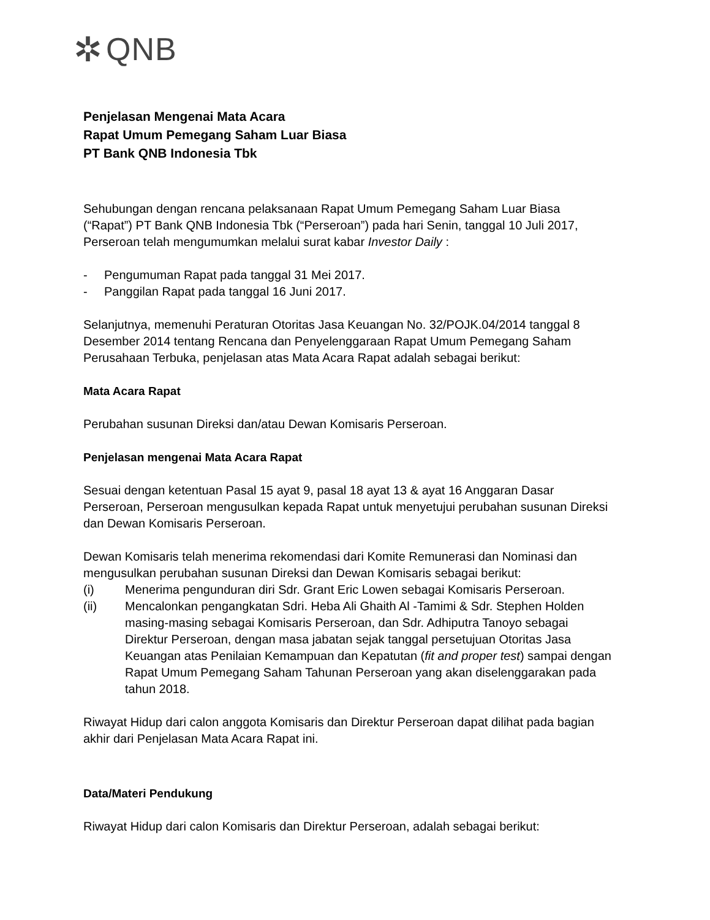✲ QNB
Penjelasan Mengenai Mata Acara
Rapat Umum Pemegang Saham Luar Biasa
PT Bank QNB Indonesia Tbk
Sehubungan dengan rencana pelaksanaan Rapat Umum Pemegang Saham Luar Biasa (“Rapat”) PT Bank QNB Indonesia Tbk (“Perseroan”) pada hari Senin, tanggal 10 Juli 2017, Perseroan telah mengumumkan melalui surat kabar Investor Daily :
- Pengumuman Rapat pada tanggal 31 Mei 2017.
- Panggilan Rapat pada tanggal 16 Juni 2017.
Selanjutnya, memenuhi Peraturan Otoritas Jasa Keuangan No. 32/POJK.04/2014 tanggal 8 Desember 2014 tentang Rencana dan Penyelenggaraan Rapat Umum Pemegang Saham Perusahaan Terbuka, penjelasan atas Mata Acara Rapat adalah sebagai berikut:
Mata Acara Rapat
Perubahan susunan Direksi dan/atau Dewan Komisaris Perseroan.
Penjelasan mengenai Mata Acara Rapat
Sesuai dengan ketentuan Pasal 15 ayat 9, pasal 18 ayat 13 & ayat 16 Anggaran Dasar Perseroan, Perseroan mengusulkan kepada Rapat untuk menyetujui perubahan susunan Direksi dan Dewan Komisaris Perseroan.
Dewan Komisaris telah menerima rekomendasi dari Komite Remunerasi dan Nominasi dan mengusulkan perubahan susunan Direksi dan Dewan Komisaris sebagai berikut:
(i) Menerima pengunduran diri Sdr. Grant Eric Lowen sebagai Komisaris Perseroan.
(ii) Mencalonkan pengangkatan Sdri. Heba Ali Ghaith Al -Tamimi & Sdr. Stephen Holden masing-masing sebagai Komisaris Perseroan, dan Sdr. Adhiputra Tanoyo sebagai Direktur Perseroan, dengan masa jabatan sejak tanggal persetujuan Otoritas Jasa Keuangan atas Penilaian Kemampuan dan Kepatutan (fit and proper test) sampai dengan Rapat Umum Pemegang Saham Tahunan Perseroan yang akan diselenggarakan pada tahun 2018.
Riwayat Hidup dari calon anggota Komisaris dan Direktur Perseroan dapat dilihat pada bagian akhir dari Penjelasan Mata Acara Rapat ini.
Data/Materi Pendukung
Riwayat Hidup dari calon Komisaris dan Direktur Perseroan, adalah sebagai berikut: